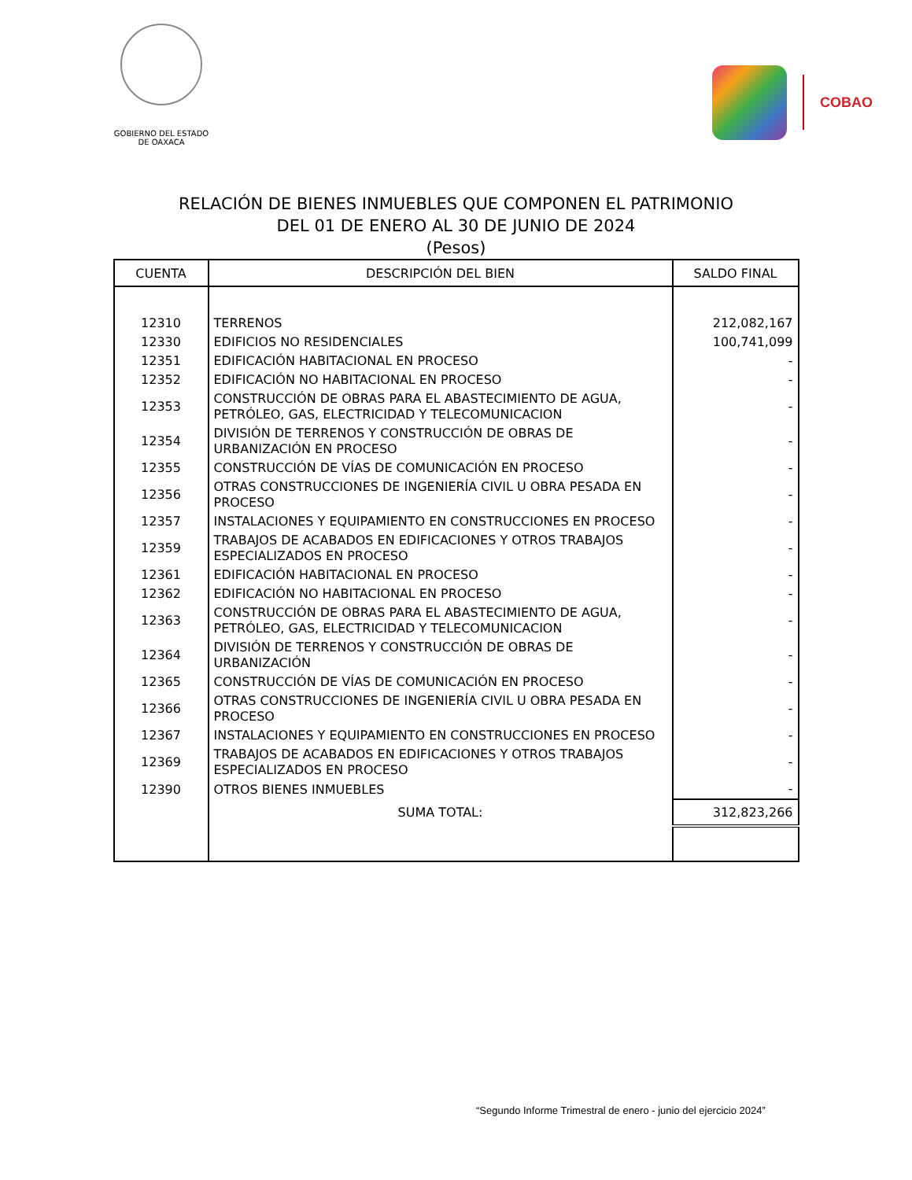GOBIERNO DEL ESTADO
DE OAXACA
COBAO
RELACIÓN DE BIENES INMUEBLES QUE COMPONEN EL PATRIMONIO
DEL 01 DE ENERO AL 30 DE JUNIO DE 2024
(Pesos)
| CUENTA | DESCRIPCIÓN DEL BIEN | SALDO FINAL |
| --- | --- | --- |
| 12310 | TERRENOS | 212,082,167 |
| 12330 | EDIFICIOS NO RESIDENCIALES | 100,741,099 |
| 12351 | EDIFICACIÓN HABITACIONAL EN PROCESO | - |
| 12352 | EDIFICACIÓN NO HABITACIONAL EN PROCESO | - |
| 12353 | CONSTRUCCIÓN DE OBRAS PARA EL ABASTECIMIENTO DE AGUA, PETRÓLEO, GAS, ELECTRICIDAD Y TELECOMUNICACION | - |
| 12354 | DIVISIÓN DE TERRENOS Y CONSTRUCCIÓN DE OBRAS DE URBANIZACIÓN EN PROCESO | - |
| 12355 | CONSTRUCCIÓN DE VÍAS DE COMUNICACIÓN EN PROCESO | - |
| 12356 | OTRAS CONSTRUCCIONES DE INGENIERÍA CIVIL U OBRA PESADA EN PROCESO | - |
| 12357 | INSTALACIONES Y EQUIPAMIENTO EN CONSTRUCCIONES EN PROCESO | - |
| 12359 | TRABAJOS DE ACABADOS EN EDIFICACIONES Y OTROS TRABAJOS ESPECIALIZADOS EN PROCESO | - |
| 12361 | EDIFICACIÓN HABITACIONAL EN PROCESO | - |
| 12362 | EDIFICACIÓN NO HABITACIONAL EN PROCESO | - |
| 12363 | CONSTRUCCIÓN DE OBRAS PARA EL ABASTECIMIENTO DE AGUA, PETRÓLEO, GAS, ELECTRICIDAD Y TELECOMUNICACION | - |
| 12364 | DIVISIÓN DE TERRENOS Y CONSTRUCCIÓN DE OBRAS DE URBANIZACIÓN | - |
| 12365 | CONSTRUCCIÓN DE VÍAS DE COMUNICACIÓN EN PROCESO | - |
| 12366 | OTRAS CONSTRUCCIONES DE INGENIERÍA CIVIL U OBRA PESADA EN PROCESO | - |
| 12367 | INSTALACIONES Y EQUIPAMIENTO EN CONSTRUCCIONES EN PROCESO | - |
| 12369 | TRABAJOS DE ACABADOS EN EDIFICACIONES Y OTROS TRABAJOS ESPECIALIZADOS EN PROCESO | - |
| 12390 | OTROS BIENES INMUEBLES | - |
| | SUMA TOTAL: | 312,823,266 |
“Segundo Informe Trimestral de enero - junio del ejercicio 2024”